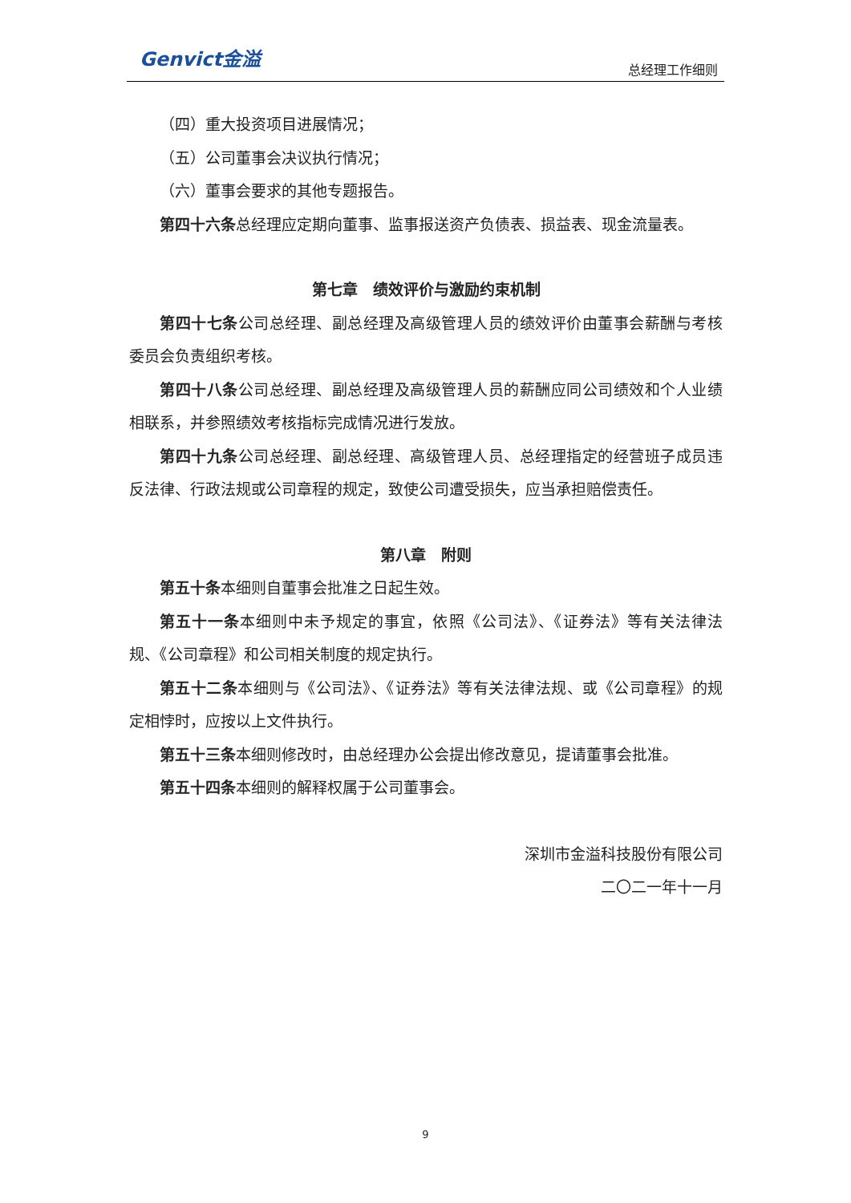Genvict金溢 总经理工作细则
（四）重大投资项目进展情况；
（五）公司董事会决议执行情况；
（六）董事会要求的其他专题报告。
第四十六条总经理应定期向董事、监事报送资产负债表、损益表、现金流量表。
第七章　绩效评价与激励约束机制
第四十七条公司总经理、副总经理及高级管理人员的绩效评价由董事会薪酬与考核委员会负责组织考核。
第四十八条公司总经理、副总经理及高级管理人员的薪酬应同公司绩效和个人业绩相联系，并参照绩效考核指标完成情况进行发放。
第四十九条公司总经理、副总经理、高级管理人员、总经理指定的经营班子成员违反法律、行政法规或公司章程的规定，致使公司遭受损失，应当承担赔偿责任。
第八章　附则
第五十条本细则自董事会批准之日起生效。
第五十一条本细则中未予规定的事宜，依照《公司法》、《证券法》等有关法律法规、《公司章程》和公司相关制度的规定执行。
第五十二条本细则与《公司法》、《证券法》等有关法律法规、或《公司章程》的规定相悖时，应按以上文件执行。
第五十三条本细则修改时，由总经理办公会提出修改意见，提请董事会批准。
第五十四条本细则的解释权属于公司董事会。
深圳市金溢科技股份有限公司
二〇二一年十一月
9